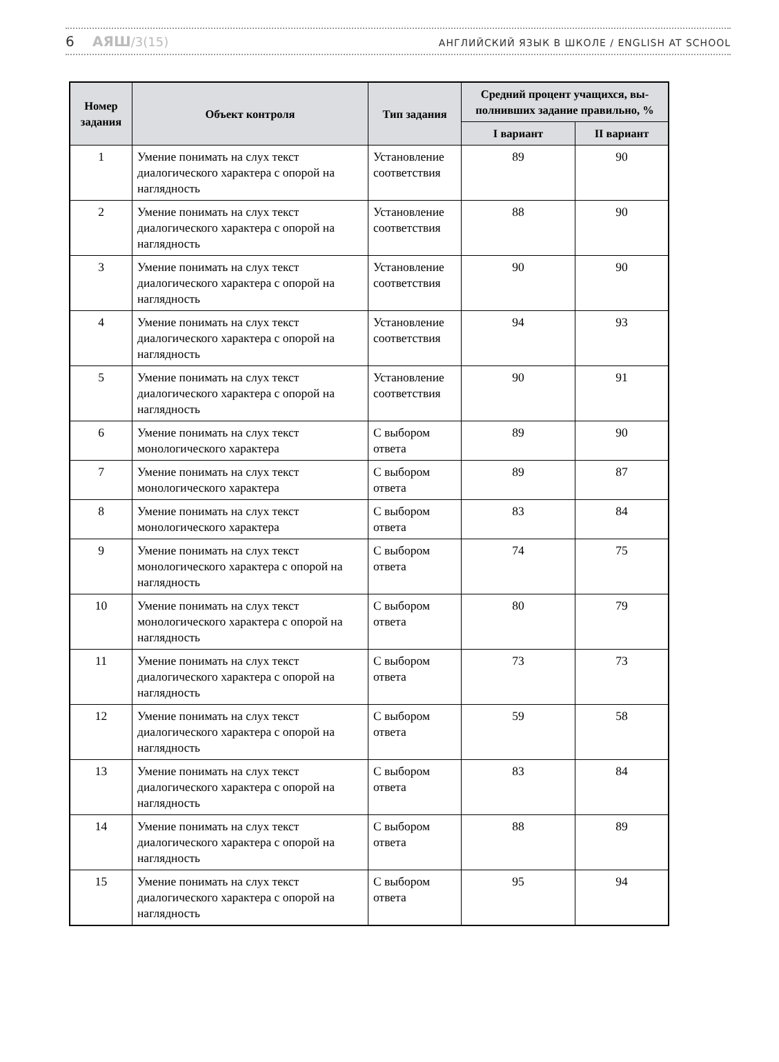6 АЯШ/3(15)
АНГЛИЙСКИЙ ЯЗЫК В ШКОЛЕ / ENGLISH AT SCHOOL
| Номер задания | Объект контроля | Тип задания | Средний процент учащихся, вы­полнивших задание правильно, % | |
| --- | --- | --- | --- | --- |
| | | | I вариант | II вариант |
| 1 | Умение понимать на слух текст диалогического характера с опорой на наглядность | Установление соответствия | 89 | 90 |
| 2 | Умение понимать на слух текст диалогического характера с опорой на наглядность | Установление соответствия | 88 | 90 |
| 3 | Умение понимать на слух текст диалогического характера с опорой на наглядность | Установление соответствия | 90 | 90 |
| 4 | Умение понимать на слух текст диалогического характера с опорой на наглядность | Установление соответствия | 94 | 93 |
| 5 | Умение понимать на слух текст диалогического характера с опорой на наглядность | Установление соответствия | 90 | 91 |
| 6 | Умение понимать на слух текст монологического характера | С выбором ответа | 89 | 90 |
| 7 | Умение понимать на слух текст монологического характера | С выбором ответа | 89 | 87 |
| 8 | Умение понимать на слух текст монологического характера | С выбором ответа | 83 | 84 |
| 9 | Умение понимать на слух текст монологического характера с опорой на наглядность | С выбором ответа | 74 | 75 |
| 10 | Умение понимать на слух текст монологического характера с опорой на наглядность | С выбором ответа | 80 | 79 |
| 11 | Умение понимать на слух текст диалогического характера с опорой на наглядность | С выбором ответа | 73 | 73 |
| 12 | Умение понимать на слух текст диалогического характера с опорой на наглядность | С выбором ответа | 59 | 58 |
| 13 | Умение понимать на слух текст диалогического характера с опорой на наглядность | С выбором ответа | 83 | 84 |
| 14 | Умение понимать на слух текст диалогического характера с опорой на наглядность | С выбором ответа | 88 | 89 |
| 15 | Умение понимать на слух текст диалогического характера с опорой на наглядность | С выбором ответа | 95 | 94 |